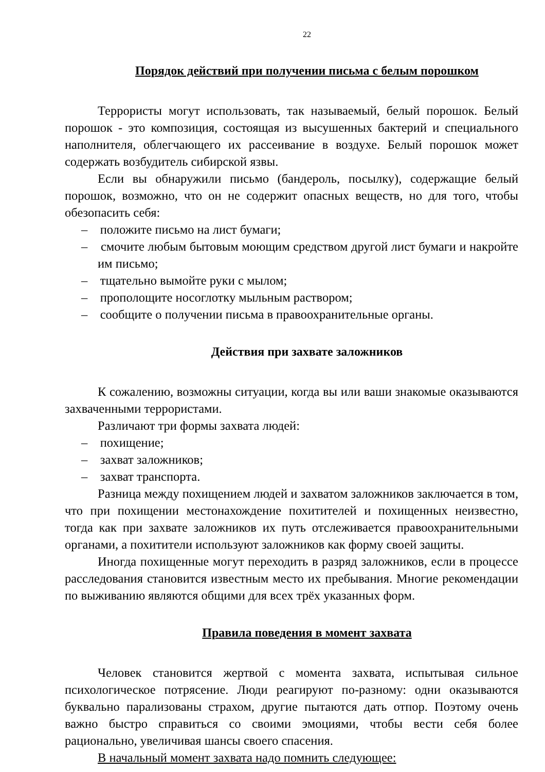22
Порядок действий при получении письма с белым порошком
Террористы могут использовать, так называемый, белый порошок. Белый порошок - это композиция, состоящая из высушенных бактерий и специального наполнителя, облегчающего их рассеивание в воздухе. Белый порошок может содержать возбудитель сибирской язвы.
Если вы обнаружили письмо (бандероль, посылку), содержащие белый порошок, возможно, что он не содержит опасных веществ, но для того, чтобы обезопасить себя:
– положите письмо на лист бумаги;
– смочите любым бытовым моющим средством другой лист бумаги и накройте им письмо;
– тщательно вымойте руки с мылом;
– прополощите носоглотку мыльным раствором;
– сообщите о получении письма в правоохранительные органы.
Действия при захвате заложников
К сожалению, возможны ситуации, когда вы или ваши знакомые оказываются захваченными террористами.
Различают три формы захвата людей:
– похищение;
– захват заложников;
– захват транспорта.
Разница между похищением людей и захватом заложников заключается в том, что при похищении местонахождение похитителей и похищенных неизвестно, тогда как при захвате заложников их путь отслеживается правоохранительными органами, а похитители используют заложников как форму своей защиты.
Иногда похищенные могут переходить в разряд заложников, если в процессе расследования становится известным место их пребывания. Многие рекомендации по выживанию являются общими для всех трёх указанных форм.
Правила поведения в момент захвата
Человек становится жертвой с момента захвата, испытывая сильное психологическое потрясение. Люди реагируют по-разному: одни оказываются буквально парализованы страхом, другие пытаются дать отпор. Поэтому очень важно быстро справиться со своими эмоциями, чтобы вести себя более рационально, увеличивая шансы своего спасения.
В начальный момент захвата надо помнить следующее: